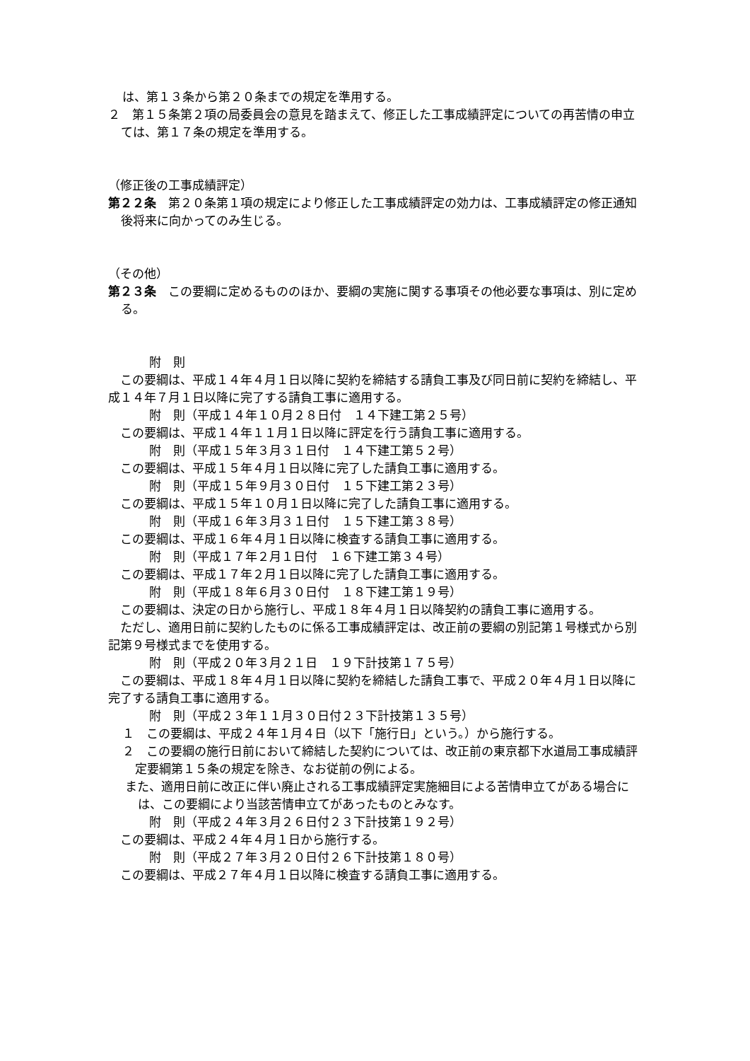は、第１３条から第２０条までの規定を準用する。
２　第１５条第２項の局委員会の意見を踏まえて、修正した工事成績評定についての再苦情の申立ては、第１７条の規定を準用する。
（修正後の工事成績評定）
第２２条　第２０条第１項の規定により修正した工事成績評定の効力は、工事成績評定の修正通知後将来に向かってのみ生じる。
（その他）
第２３条　この要綱に定めるもののほか、要綱の実施に関する事項その他必要な事項は、別に定める。
附　則
　この要綱は、平成１４年４月１日以降に契約を締結する請負工事及び同日前に契約を締結し、平成１４年７月１日以降に完了する請負工事に適用する。
附　則（平成１４年１０月２８日付　１４下建工第２５号）
　この要綱は、平成１４年１１月１日以降に評定を行う請負工事に適用する。
附　則（平成１５年３月３１日付　１４下建工第５２号）
　この要綱は、平成１５年４月１日以降に完了した請負工事に適用する。
附　則（平成１５年９月３０日付　１５下建工第２３号）
　この要綱は、平成１５年１０月１日以降に完了した請負工事に適用する。
附　則（平成１６年３月３１日付　１５下建工第３８号）
　この要綱は、平成１６年４月１日以降に検査する請負工事に適用する。
附　則（平成１７年２月１日付　１６下建工第３４号）
　この要綱は、平成１７年２月１日以降に完了した請負工事に適用する。
附　則（平成１８年６月３０日付　１８下建工第１９号）
　この要綱は、決定の日から施行し、平成１８年４月１日以降契約の請負工事に適用する。
　ただし、適用日前に契約したものに係る工事成績評定は、改正前の要綱の別記第１号様式から別記第９号様式までを使用する。
附　則（平成２０年３月２１日　１９下計技第１７５号）
　この要綱は、平成１８年４月１日以降に契約を締結した請負工事で、平成２０年４月１日以降に完了する請負工事に適用する。
附　則（平成２３年１１月３０日付２３下計技第１３５号）
１　この要綱は、平成２４年１月４日（以下「施行日」という。）から施行する。
２　この要綱の施行日前において締結した契約については、改正前の東京都下水道局工事成績評定要綱第１５条の規定を除き、なお従前の例による。
また、適用日前に改正に伴い廃止される工事成績評定実施細目による苦情申立てがある場合には、この要綱により当該苦情申立てがあったものとみなす。
附　則（平成２４年３月２６日付２３下計技第１９２号）
　この要綱は、平成２４年４月１日から施行する。
附　則（平成２７年３月２０日付２６下計技第１８０号）
　この要綱は、平成２７年４月１日以降に検査する請負工事に適用する。